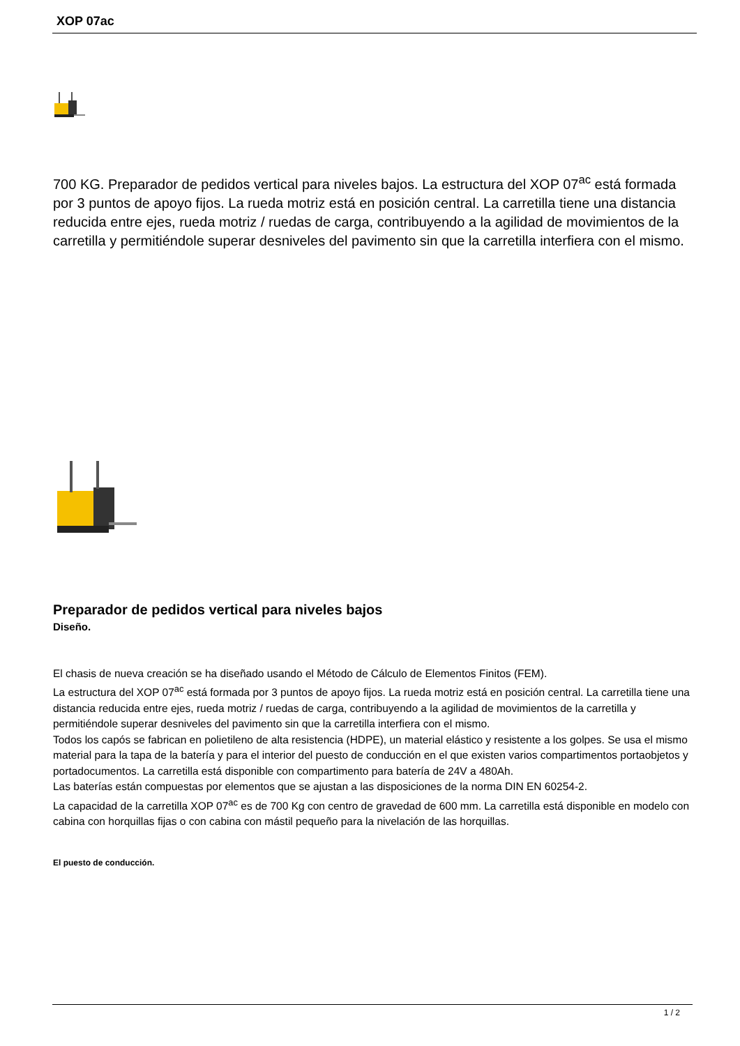XOP 07ac
700 KG. Preparador de pedidos vertical para niveles bajos. La estructura del XOP 07<sup>ac</sup> está formada por 3 puntos de apoyo fijos. La rueda motriz está en posición central. La carretilla tiene una distancia reducida entre ejes, rueda motriz / ruedas de carga, contribuyendo a la agilidad de movimientos de la carretilla y permitiéndole superar desniveles del pavimento sin que la carretilla interfiera con el mismo.
Preparador de pedidos vertical para niveles bajos
Diseño.
El chasis de nueva creación se ha diseñado usando el Método de Cálculo de Elementos Finitos (FEM).
La estructura del XOP 07<sup>ac</sup> está formada por 3 puntos de apoyo fijos. La rueda motriz está en posición central. La carretilla tiene una distancia reducida entre ejes, rueda motriz / ruedas de carga, contribuyendo a la agilidad de movimientos de la carretilla y permitiéndole superar desniveles del pavimento sin que la carretilla interfiera con el mismo.
Todos los capós se fabrican en polietileno de alta resistencia (HDPE), un material elástico y resistente a los golpes. Se usa el mismo material para la tapa de la batería y para el interior del puesto de conducción en el que existen varios compartimentos portaobjetos y portadocumentos. La carretilla está disponible con compartimento para batería de 24V a 480Ah.
Las baterías están compuestas por elementos que se ajustan a las disposiciones de la norma DIN EN 60254-2.
La capacidad de la carretilla XOP 07<sup>ac</sup> es de 700 Kg con centro de gravedad de 600 mm. La carretilla está disponible en modelo con cabina con horquillas fijas o con cabina con mástil pequeño para la nivelación de las horquillas.
El puesto de conducción.
1 / 2